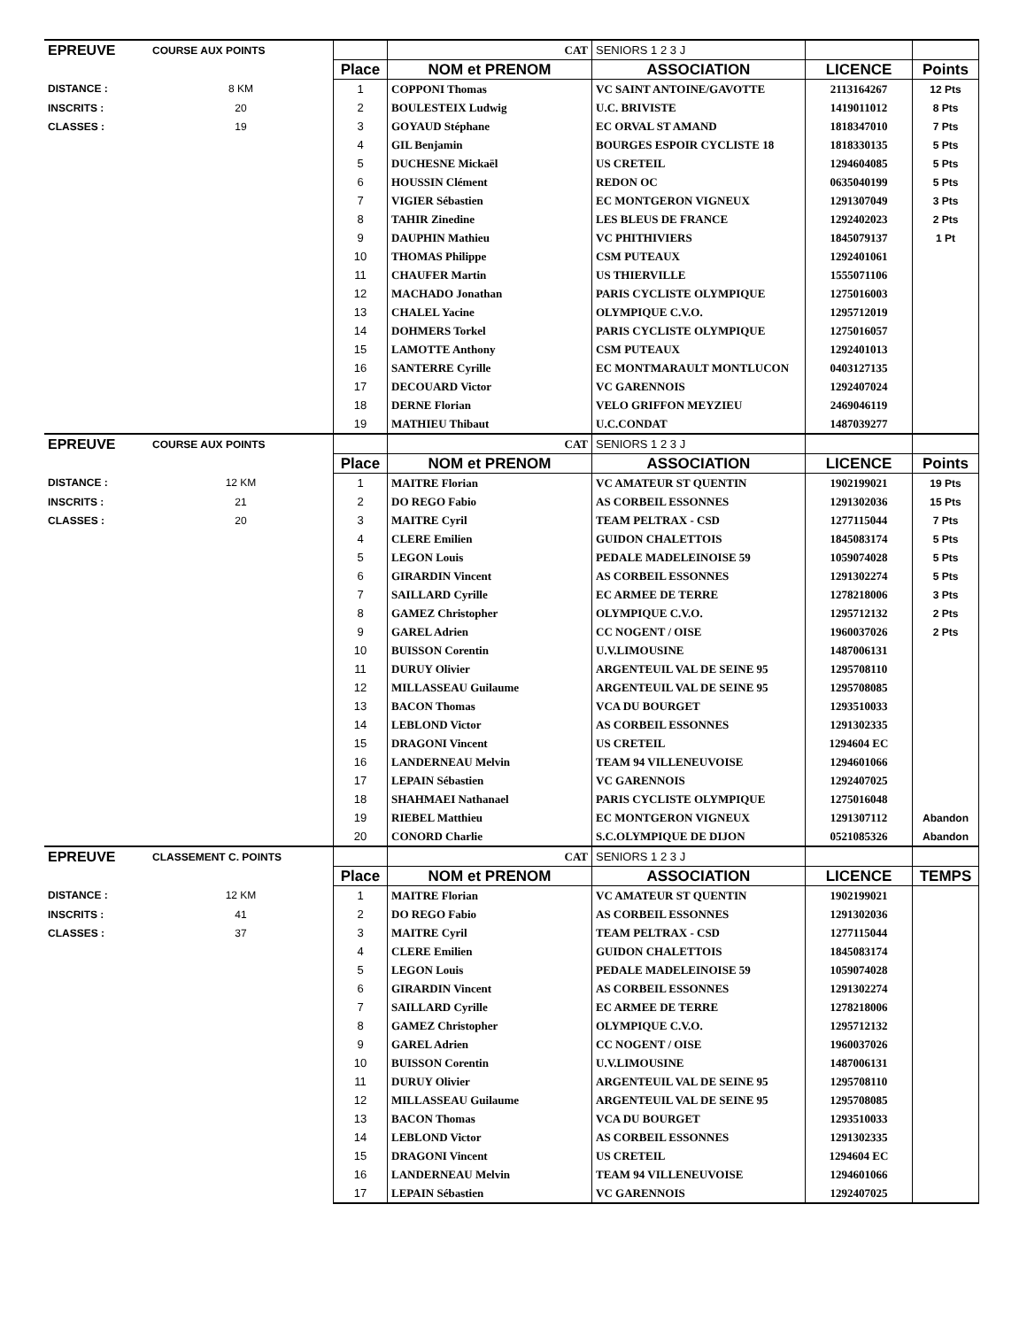| EPREUVE | COURSE AUX POINTS | | CAT | SENIORS 1 2 3 J | | |
| | | Place | NOM et PRENOM | ASSOCIATION | LICENCE | Points |
| DISTANCE : | 8 KM | 1 | COPPONI Thomas | VC SAINT ANTOINE/GAVOTTE | 2113164267 | 12 Pts |
| INSCRITS : | 20 | 2 | BOULESTEIX Ludwig | U.C. BRIVISTE | 1419011012 | 8 Pts |
| CLASSES : | 19 | 3 | GOYAUD Stéphane | EC ORVAL ST AMAND | 1818347010 | 7 Pts |
| | | 4 | GIL Benjamin | BOURGES ESPOIR CYCLISTE 18 | 1818330135 | 5 Pts |
| | | 5 | DUCHESNE Mickaël | US CRETEIL | 1294604085 | 5 Pts |
| | | 6 | HOUSSIN Clément | REDON OC | 0635040199 | 5 Pts |
| | | 7 | VIGIER Sébastien | EC MONTGERON VIGNEUX | 1291307049 | 3 Pts |
| | | 8 | TAHIR Zinedine | LES BLEUS DE FRANCE | 1292402023 | 2 Pts |
| | | 9 | DAUPHIN Mathieu | VC PHITHIVIERS | 1845079137 | 1 Pt |
| | | 10 | THOMAS Philippe | CSM PUTEAUX | 1292401061 | |
| | | 11 | CHAUFER Martin | US THIERVILLE | 1555071106 | |
| | | 12 | MACHADO Jonathan | PARIS CYCLISTE OLYMPIQUE | 1275016003 | |
| | | 13 | CHALEL Yacine | OLYMPIQUE C.V.O. | 1295712019 | |
| | | 14 | DOHMERS Torkel | PARIS CYCLISTE OLYMPIQUE | 1275016057 | |
| | | 15 | LAMOTTE Anthony | CSM PUTEAUX | 1292401013 | |
| | | 16 | SANTERRE Cyrille | EC MONTMARAULT MONTLUCON | 0403127135 | |
| | | 17 | DECOUARD Victor | VC GARENNOIS | 1292407024 | |
| | | 18 | DERNE Florian | VELO GRIFFON MEYZIEU | 2469046119 | |
| | | 19 | MATHIEU Thibaut | U.C.CONDAT | 1487039277 | |
| EPREUVE | COURSE AUX POINTS | | CAT | SENIORS 1 2 3 J | | |
| | | Place | NOM et PRENOM | ASSOCIATION | LICENCE | Points |
| DISTANCE : | 12 KM | 1 | MAITRE Florian | VC AMATEUR ST QUENTIN | 1902199021 | 19 Pts |
| INSCRITS : | 21 | 2 | DO REGO Fabio | AS CORBEIL ESSONNES | 1291302036 | 15 Pts |
| CLASSES : | 20 | 3 | MAITRE Cyril | TEAM PELTRAX - CSD | 1277115044 | 7 Pts |
| | | 4 | CLERE Emilien | GUIDON CHALETTOIS | 1845083174 | 5 Pts |
| | | 5 | LEGON Louis | PEDALE MADELEINOISE 59 | 1059074028 | 5 Pts |
| | | 6 | GIRARDIN Vincent | AS CORBEIL ESSONNES | 1291302274 | 5 Pts |
| | | 7 | SAILLARD Cyrille | EC ARMEE DE TERRE | 1278218006 | 3 Pts |
| | | 8 | GAMEZ Christopher | OLYMPIQUE C.V.O. | 1295712132 | 2 Pts |
| | | 9 | GAREL Adrien | CC NOGENT / OISE | 1960037026 | 2 Pts |
| | | 10 | BUISSON Corentin | U.V.LIMOUSINE | 1487006131 | |
| | | 11 | DURUY Olivier | ARGENTEUIL VAL DE SEINE 95 | 1295708110 | |
| | | 12 | MILLASSEAU Guilaume | ARGENTEUIL VAL DE SEINE 95 | 1295708085 | |
| | | 13 | BACON Thomas | VCA DU BOURGET | 1293510033 | |
| | | 14 | LEBLOND Victor | AS CORBEIL ESSONNES | 1291302335 | |
| | | 15 | DRAGONI Vincent | US CRETEIL | 1294604 EC | |
| | | 16 | LANDERNEAU Melvin | TEAM 94 VILLENEUVOISE | 1294601066 | |
| | | 17 | LEPAIN Sébastien | VC GARENNOIS | 1292407025 | |
| | | 18 | SHAHMAEI Nathanael | PARIS CYCLISTE OLYMPIQUE | 1275016048 | |
| | | 19 | RIEBEL Matthieu | EC MONTGERON VIGNEUX | 1291307112 | Abandon |
| | | 20 | CONORD Charlie | S.C.OLYMPIQUE DE DIJON | 0521085326 | Abandon |
| EPREUVE | CLASSEMENT C. POINTS | | CAT | SENIORS 1 2 3 J | | |
| | | Place | NOM et PRENOM | ASSOCIATION | LICENCE | TEMPS |
| DISTANCE : | 12 KM | 1 | MAITRE Florian | VC AMATEUR ST QUENTIN | 1902199021 | |
| INSCRITS : | 41 | 2 | DO REGO Fabio | AS CORBEIL ESSONNES | 1291302036 | |
| CLASSES : | 37 | 3 | MAITRE Cyril | TEAM PELTRAX - CSD | 1277115044 | |
| | | 4 | CLERE Emilien | GUIDON CHALETTOIS | 1845083174 | |
| | | 5 | LEGON Louis | PEDALE MADELEINOISE 59 | 1059074028 | |
| | | 6 | GIRARDIN Vincent | AS CORBEIL ESSONNES | 1291302274 | |
| | | 7 | SAILLARD Cyrille | EC ARMEE DE TERRE | 1278218006 | |
| | | 8 | GAMEZ Christopher | OLYMPIQUE C.V.O. | 1295712132 | |
| | | 9 | GAREL Adrien | CC NOGENT / OISE | 1960037026 | |
| | | 10 | BUISSON Corentin | U.V.LIMOUSINE | 1487006131 | |
| | | 11 | DURUY Olivier | ARGENTEUIL VAL DE SEINE 95 | 1295708110 | |
| | | 12 | MILLASSEAU Guilaume | ARGENTEUIL VAL DE SEINE 95 | 1295708085 | |
| | | 13 | BACON Thomas | VCA DU BOURGET | 1293510033 | |
| | | 14 | LEBLOND Victor | AS CORBEIL ESSONNES | 1291302335 | |
| | | 15 | DRAGONI Vincent | US CRETEIL | 1294604 EC | |
| | | 16 | LANDERNEAU Melvin | TEAM 94 VILLENEUVOISE | 1294601066 | |
| | | 17 | LEPAIN Sébastien | VC GARENNOIS | 1292407025 | |